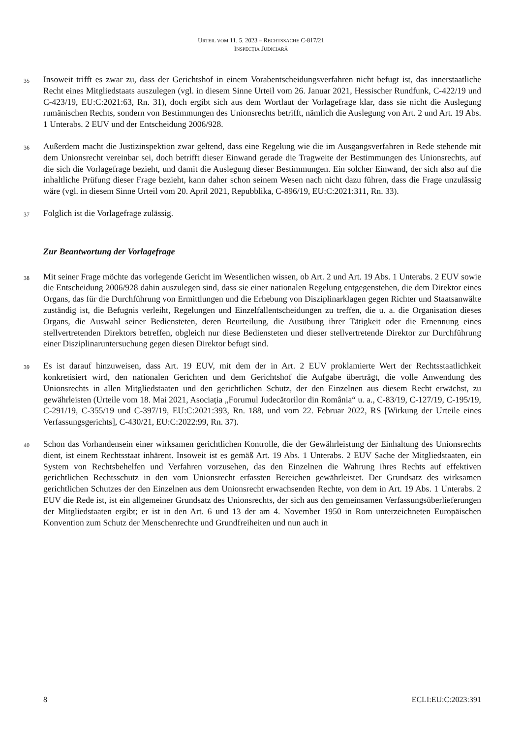URTEIL VOM 11. 5. 2023 – RECHTSSACHE C-817/21
INSPECȚIA JUDICIARĂ
35
Insoweit trifft es zwar zu, dass der Gerichtshof in einem Vorabentscheidungsverfahren nicht befugt ist, das innerstaatliche Recht eines Mitgliedstaats auszulegen (vgl. in diesem Sinne Urteil vom 26. Januar 2021, Hessischer Rundfunk, C-422/19 und C-423/19, EU:C:2021:63, Rn. 31), doch ergibt sich aus dem Wortlaut der Vorlagefrage klar, dass sie nicht die Auslegung rumänischen Rechts, sondern von Bestimmungen des Unionsrechts betrifft, nämlich die Auslegung von Art. 2 und Art. 19 Abs. 1 Unterabs. 2 EUV und der Entscheidung 2006/928.
36
Außerdem macht die Justizinspektion zwar geltend, dass eine Regelung wie die im Ausgangsverfahren in Rede stehende mit dem Unionsrecht vereinbar sei, doch betrifft dieser Einwand gerade die Tragweite der Bestimmungen des Unionsrechts, auf die sich die Vorlagefrage bezieht, und damit die Auslegung dieser Bestimmungen. Ein solcher Einwand, der sich also auf die inhaltliche Prüfung dieser Frage bezieht, kann daher schon seinem Wesen nach nicht dazu führen, dass die Frage unzulässig wäre (vgl. in diesem Sinne Urteil vom 20. April 2021, Repubblika, C-896/19, EU:C:2021:311, Rn. 33).
37
Folglich ist die Vorlagefrage zulässig.
Zur Beantwortung der Vorlagefrage
38
Mit seiner Frage möchte das vorlegende Gericht im Wesentlichen wissen, ob Art. 2 und Art. 19 Abs. 1 Unterabs. 2 EUV sowie die Entscheidung 2006/928 dahin auszulegen sind, dass sie einer nationalen Regelung entgegenstehen, die dem Direktor eines Organs, das für die Durchführung von Ermittlungen und die Erhebung von Disziplinarklagen gegen Richter und Staatsanwälte zuständig ist, die Befugnis verleiht, Regelungen und Einzelfallentscheidungen zu treffen, die u. a. die Organisation dieses Organs, die Auswahl seiner Bediensteten, deren Beurteilung, die Ausübung ihrer Tätigkeit oder die Ernennung eines stellvertretenden Direktors betreffen, obgleich nur diese Bediensteten und dieser stellvertretende Direktor zur Durchführung einer Disziplinaruntersuchung gegen diesen Direktor befugt sind.
39
Es ist darauf hinzuweisen, dass Art. 19 EUV, mit dem der in Art. 2 EUV proklamierte Wert der Rechtsstaatlichkeit konkretisiert wird, den nationalen Gerichten und dem Gerichtshof die Aufgabe überträgt, die volle Anwendung des Unionsrechts in allen Mitgliedstaaten und den gerichtlichen Schutz, der den Einzelnen aus diesem Recht erwächst, zu gewährleisten (Urteile vom 18. Mai 2021, Asociația „Forumul Judecătorilor din România“ u. a., C-83/19, C-127/19, C-195/19, C-291/19, C-355/19 und C-397/19, EU:C:2021:393, Rn. 188, und vom 22. Februar 2022, RS [Wirkung der Urteile eines Verfassungsgerichts], C-430/21, EU:C:2022:99, Rn. 37).
40
Schon das Vorhandensein einer wirksamen gerichtlichen Kontrolle, die der Gewährleistung der Einhaltung des Unionsrechts dient, ist einem Rechtsstaat inhärent. Insoweit ist es gemäß Art. 19 Abs. 1 Unterabs. 2 EUV Sache der Mitgliedstaaten, ein System von Rechtsbehelfen und Verfahren vorzusehen, das den Einzelnen die Wahrung ihres Rechts auf effektiven gerichtlichen Rechtsschutz in den vom Unionsrecht erfassten Bereichen gewährleistet. Der Grundsatz des wirksamen gerichtlichen Schutzes der den Einzelnen aus dem Unionsrecht erwachsenden Rechte, von dem in Art. 19 Abs. 1 Unterabs. 2 EUV die Rede ist, ist ein allgemeiner Grundsatz des Unionsrechts, der sich aus den gemeinsamen Verfassungsüberlieferungen der Mitgliedstaaten ergibt; er ist in den Art. 6 und 13 der am 4. November 1950 in Rom unterzeichneten Europäischen Konvention zum Schutz der Menschenrechte und Grundfreiheiten und nun auch in
8 ECLI:EU:C:2023:391